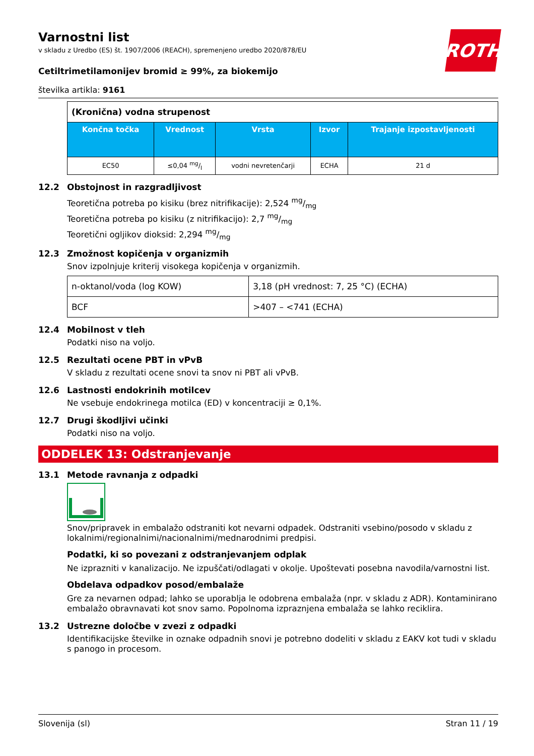ROTH
Varnostni list
v skladu z Uredbo (ES) št. 1907/2006 (REACH), spremenjeno uredbo 2020/878/EU
Cetiltrimetilamonijev bromid ≥ 99%, za biokemijo
številka artikla: 9161
| (Kronična) vodna strupenost | | | | |
| Končna točka | Vrednost | Vrsta | Izvor | Trajanje izpostavljenosti |
| EC50 | ≤0,04 mg/l | vodni nevretenčarji | ECHA | 21 d |
12.2 Obstojnost in razgradljivost
Teoretična potreba po kisiku (brez nitrifikacije): 2,524 mg/mg
Teoretična potreba po kisiku (z nitrifikacijo): 2,7 mg/mg
Teoretični ogljikov dioksid: 2,294 mg/mg
12.3 Zmožnost kopičenja v organizmih
Snov izpolnjuje kriterij visokega kopičenja v organizmih.
| n-oktanol/voda (log KOW) | 3,18 (pH vrednost: 7, 25 °C) (ECHA) |
| BCF | >407 – <741 (ECHA) |
12.4 Mobilnost v tleh
Podatki niso na voljo.
12.5 Rezultati ocene PBT in vPvB
V skladu z rezultati ocene snovi ta snov ni PBT ali vPvB.
12.6 Lastnosti endokrinih motilcev
Ne vsebuje endokrinega motilca (ED) v koncentraciji ≥ 0,1%.
12.7 Drugi škodljivi učinki
Podatki niso na voljo.
ODDELEK 13: Odstranjevanje
13.1 Metode ravnanja z odpadki
Snov/pripravek in embalažo odstraniti kot nevarni odpadek. Odstraniti vsebino/posodo v skladu z lokalnimi/regionalnimi/nacionalnimi/mednarodnimi predpisi.
Podatki, ki so povezani z odstranjevanjem odplak
Ne izprazniti v kanalizacijo. Ne izpuščati/odlagati v okolje. Upoštevati posebna navodila/varnostni list.
Obdelava odpadkov posod/embalaže
Gre za nevarnen odpad; lahko se uporablja le odobrena embalaža (npr. v skladu z ADR). Kontaminirano embalažo obravnavati kot snov samo. Popolnoma izpraznjena embalaža se lahko reciklira.
13.2 Ustrezne določbe v zvezi z odpadki
Identifikacijske številke in oznake odpadnih snovi je potrebno dodeliti v skladu z EAKV kot tudi v skladu s panogo in procesom.
Slovenija (sl) Stran 11 / 19